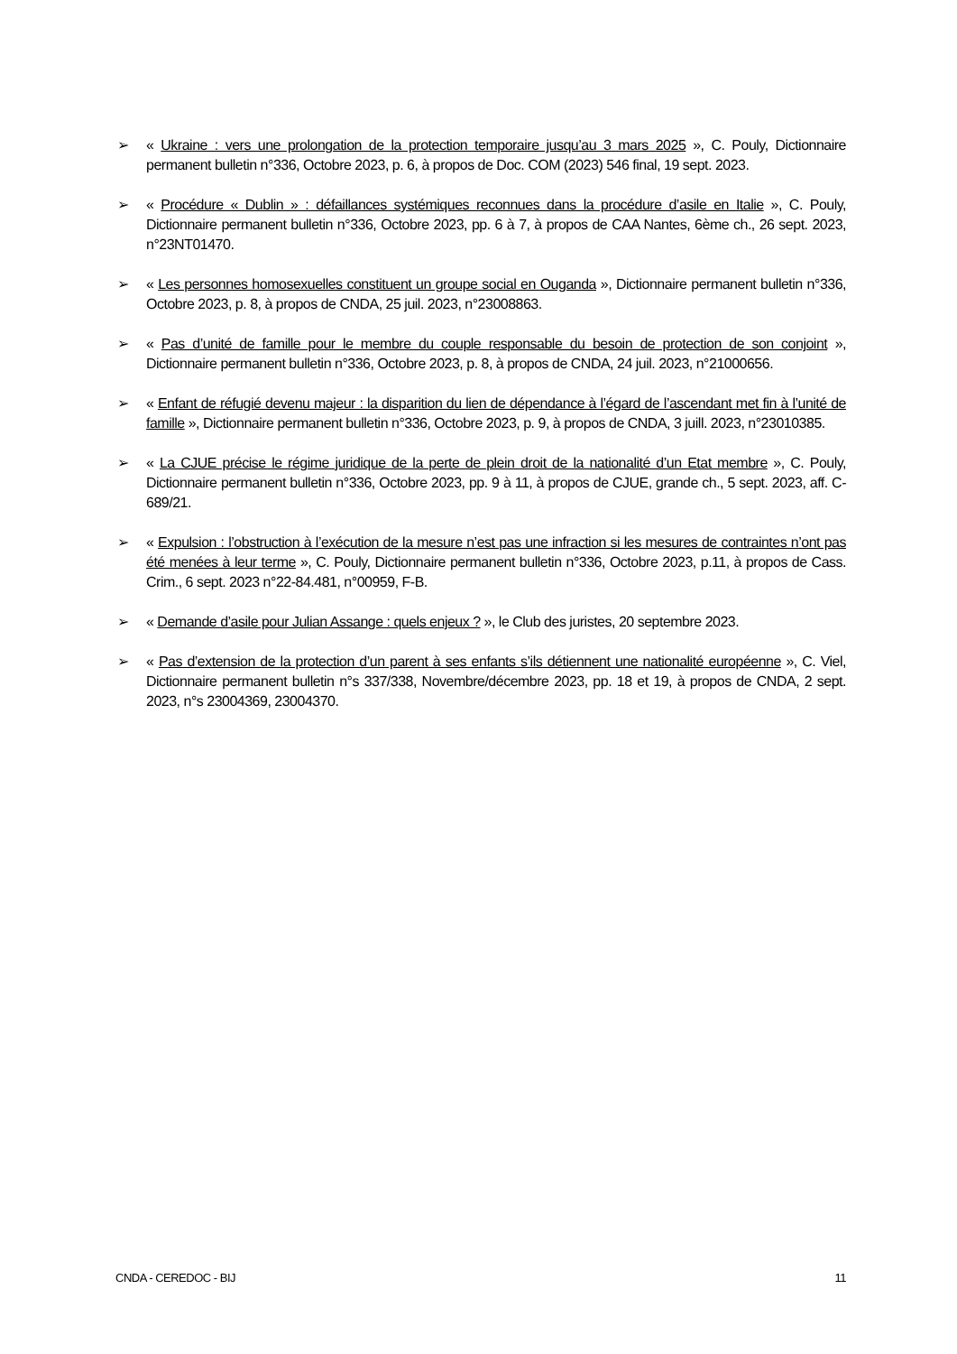➢ « Ukraine : vers une prolongation de la protection temporaire jusqu’au 3 mars 2025 », C. Pouly, Dictionnaire permanent bulletin n°336, Octobre 2023, p. 6, à propos de Doc. COM (2023) 546 final, 19 sept. 2023.
➢ « Procédure « Dublin » : défaillances systémiques reconnues dans la procédure d’asile en Italie », C. Pouly, Dictionnaire permanent bulletin n°336, Octobre 2023, pp. 6 à 7, à propos de CAA Nantes, 6ème ch., 26 sept. 2023, n°23NT01470.
➢ « Les personnes homosexuelles constituent un groupe social en Ouganda », Dictionnaire permanent bulletin n°336, Octobre 2023, p. 8, à propos de CNDA, 25 juil. 2023, n°23008863.
➢ « Pas d’unité de famille pour le membre du couple responsable du besoin de protection de son conjoint », Dictionnaire permanent bulletin n°336, Octobre 2023, p. 8, à propos de CNDA, 24 juil. 2023, n°21000656.
➢ « Enfant de réfugié devenu majeur : la disparition du lien de dépendance à l’égard de l’ascendant met fin à l’unité de famille », Dictionnaire permanent bulletin n°336, Octobre 2023, p. 9, à propos de CNDA, 3 juill. 2023, n°23010385.
➢ « La CJUE précise le régime juridique de la perte de plein droit de la nationalité d’un Etat membre », C. Pouly, Dictionnaire permanent bulletin n°336, Octobre 2023, pp. 9 à 11, à propos de CJUE, grande ch., 5 sept. 2023, aff. C-689/21.
➢ « Expulsion : l’obstruction à l’exécution de la mesure n’est pas une infraction si les mesures de contraintes n’ont pas été menées à leur terme », C. Pouly, Dictionnaire permanent bulletin n°336, Octobre 2023, p.11, à propos de Cass. Crim., 6 sept. 2023 n°22-84.481, n°00959, F-B.
➢ « Demande d’asile pour Julian Assange : quels enjeux ? », le Club des juristes, 20 septembre 2023.
➢ « Pas d’extension de la protection d’un parent à ses enfants s’ils détiennent une nationalité européenne », C. Viel, Dictionnaire permanent bulletin n°s 337/338, Novembre/décembre 2023, pp. 18 et 19, à propos de CNDA, 2 sept. 2023, n°s 23004369, 23004370.
CNDA - CEREDOC - BIJ 11